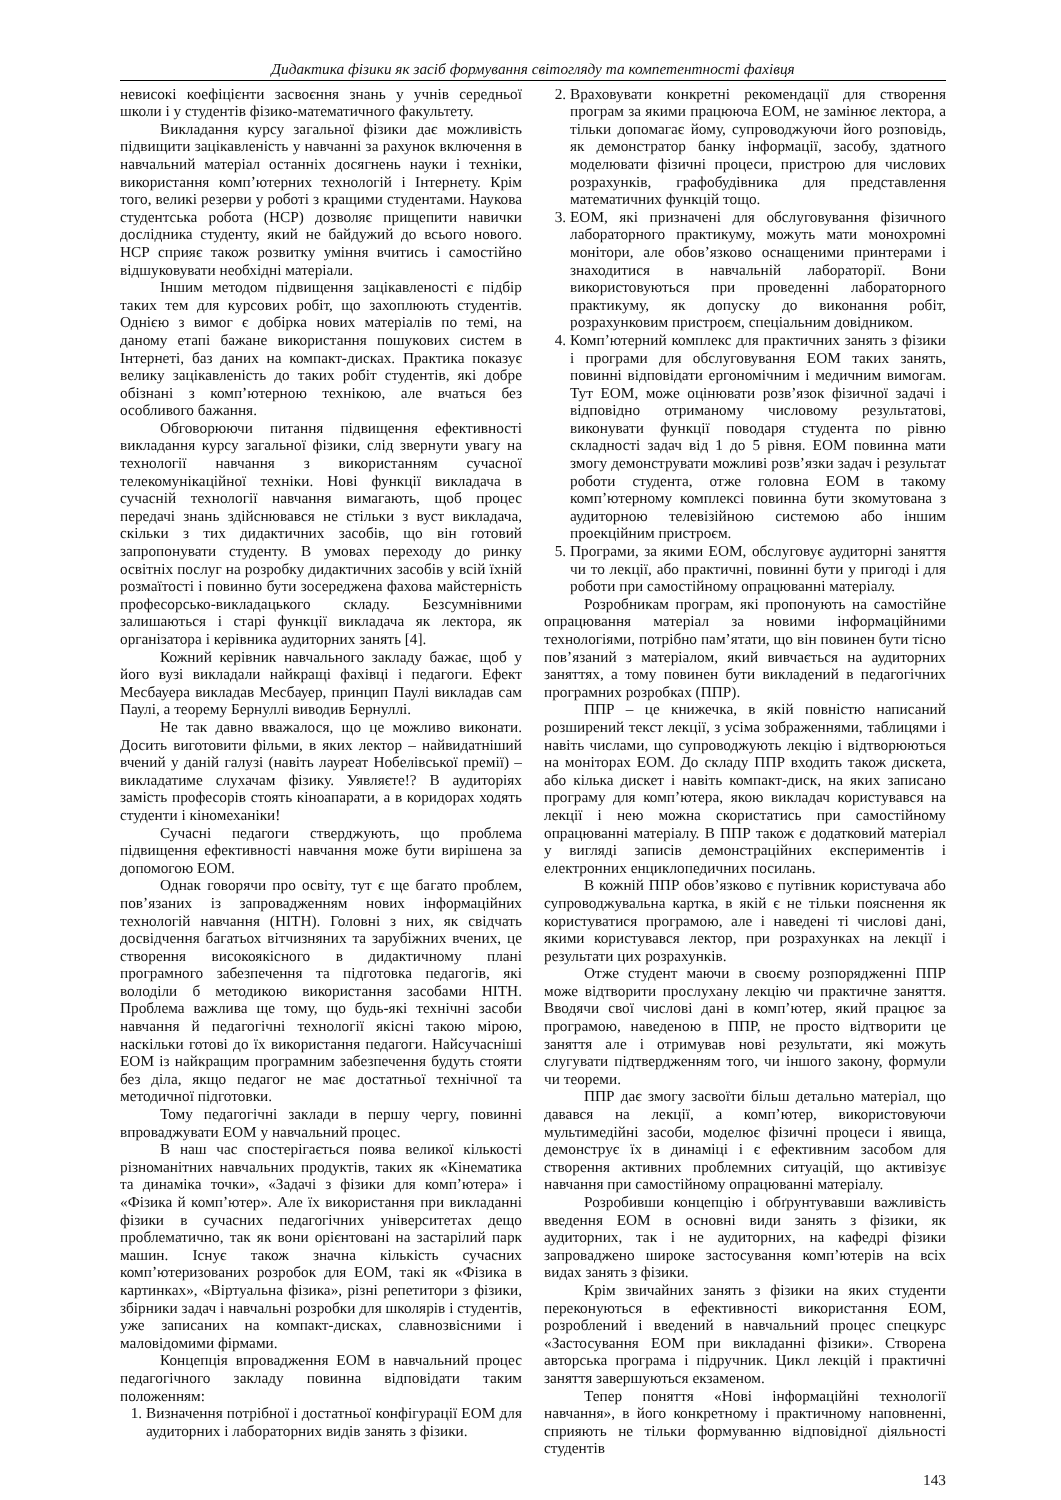Дидактика фізики як засіб формування світогляду та компетентності фахівця
невисокі коефіцієнти засвоєння знань у учнів середньої школи і у студентів фізико-математичного факультету.
Викладання курсу загальної фізики дає можливість підвищити зацікавленість у навчанні за рахунок включення в навчальний матеріал останніх досягнень науки і техніки, використання комп’ютерних технологій і Інтернету. Крім того, великі резерви у роботі з кращими студентами. Наукова студентська робота (НСР) дозволяє прищепити навички дослідника студенту, який не байдужий до всього нового. НСР сприяє також розвитку уміння вчитись і самостійно відшуковувати необхідні матеріали.
Іншим методом підвищення зацікавленості є підбір таких тем для курсових робіт, що захоплюють студентів. Однією з вимог є добірка нових матеріалів по темі, на даному етапі бажане використання пошукових систем в Інтернеті, баз даних на компакт-дисках. Практика показує велику зацікавленість до таких робіт студентів, які добре обізнані з комп’ютерною технікою, але вчаться без особливого бажання.
Обговорюючи питання підвищення ефективності викладання курсу загальної фізики, слід звернути увагу на технології навчання з використанням сучасної телекомунікаційної техніки. Нові функції викладача в сучасній технології навчання вимагають, щоб процес передачі знань здійснювався не стільки з вуст викладача, скільки з тих дидактичних засобів, що він готовий запропонувати студенту. В умовах переходу до ринку освітніх послуг на розробку дидактичних засобів у всій їхній розмаїтості і повинно бути зосереджена фахова майстерність професорсько-викладацького складу. Безсумнівними залишаються і старі функції викладача як лектора, як організатора і керівника аудиторних занять [4].
Кожний керівник навчального закладу бажає, щоб у його вузі викладали найкращі фахівці і педагоги. Ефект Месбауера викладав Месбауер, принцип Паулі викладав сам Паулі, а теорему Бернуллі виводив Бернуллі.
Не так давно вважалося, що це можливо виконати. Досить виготовити фільми, в яких лектор – найвидатніший вчений у даній галузі (навіть лауреат Нобелівської премії) – викладатиме слухачам фізику. Уявляєте!? В аудиторіях замість професорів стоять кіноапарати, а в коридорах ходять студенти і кіномеханіки!
Сучасні педагоги стверджують, що проблема підвищення ефективності навчання може бути вирішена за допомогою ЕОМ.
Однак говорячи про освіту, тут є ще багато проблем, пов’язаних із запровадженням нових інформаційних технологій навчання (НІТН). Головні з них, як свідчать досвідчення багатьох вітчизняних та зарубіжних вчених, це створення високоякісного в дидактичному плані програмного забезпечення та підготовка педагогів, які володіли б методикою використання засобами НІТН. Проблема важлива ще тому, що будь-які технічні засоби навчання й педагогічні технології якісні такою мірою, наскільки готові до їх використання педагоги. Найсучасніші ЕОМ із найкращим програмним забезпечення будуть стояти без діла, якщо педагог не має достатньої технічної та методичної підготовки.
Тому педагогічні заклади в першу чергу, повинні впроваджувати ЕОМ у навчальний процес.
В наш час спостерігається поява великої кількості різноманітних навчальних продуктів, таких як «Кінематика та динаміка точки», «Задачі з фізики для комп’ютера» і «Фізика й комп’ютер». Але їх використання при викладанні фізики в сучасних педагогічних університетах дещо проблематично, так як вони орієнтовані на застарілий парк машин. Існує також значна кількість сучасних комп’ютеризованих розробок для ЕОМ, такі як «Фізика в картинках», «Віртуальна фізика», різні репетитори з фізики, збірники задач і навчальні розробки для школярів і студентів, уже записаних на компакт-дисках, славнозвісними і маловідомими фірмами.
Концепція впровадження ЕОМ в навчальний процес педагогічного закладу повинна відповідати таким положенням:
1. Визначення потрібної і достатньої конфігурації ЕОМ для аудиторних і лабораторних видів занять з фізики.
2. Враховувати конкретні рекомендації для створення програм за якими працююча ЕОМ, не замінює лектора, а тільки допомагає йому, супроводжуючи його розповідь, як демонстратор банку інформації, засобу, здатного моделювати фізичні процеси, пристрою для числових розрахунків, графобудівника для представлення математичних функцій тощо.
3. ЕОМ, які призначені для обслуговування фізичного лабораторного практикуму, можуть мати монохромні монітори, але обов’язково оснащеними принтерами і знаходитися в навчальній лабораторії. Вони використовуються при проведенні лабораторного практикуму, як допуску до виконання робіт, розрахунковим пристроєм, спеціальним довідником.
4. Комп’ютерний комплекс для практичних занять з фізики і програми для обслуговування ЕОМ таких занять, повинні відповідати ергономічним і медичним вимогам. Тут ЕОМ, може оцінювати розв’язок фізичної задачі і відповідно отриманому числовому результатові, виконувати функції поводаря студента по рівню складності задач від 1 до 5 рівня. ЕОМ повинна мати змогу демонструвати можливі розв’язки задач і результат роботи студента, отже головна ЕОМ в такому комп’ютерному комплексі повинна бути зкомутована з аудиторною телевізійною системою або іншим проекційним пристроєм.
5. Програми, за якими ЕОМ, обслуговує аудиторні заняття чи то лекції, або практичні, повинні бути у пригоді і для роботи при самостійному опрацюванні матеріалу.
Розробникам програм, які пропонують на самостійне опрацювання матеріал за новими інформаційними технологіями, потрібно пам’ятати, що він повинен бути тісно пов’язаний з матеріалом, який вивчається на аудиторних заняттях, а тому повинен бути викладений в педагогічних програмних розробках (ППР).
ППР – це книжечка, в якій повністю написаний розширений текст лекції, з усіма зображеннями, таблицями і навіть числами, що супроводжують лекцію і відтворюються на моніторах ЕОМ. До складу ППР входить також дискета, або кілька дискет і навіть компакт-диск, на яких записано програму для комп’ютера, якою викладач користувався на лекції і нею можна скористатись при самостійному опрацюванні матеріалу. В ППР також є додатковий матеріал у вигляді записів демонстраційних експериментів і електронних енциклопедичних посилань.
В кожній ППР обов’язково є путівник користувача або супроводжувальна картка, в якій є не тільки пояснення як користуватися програмою, але і наведені ті числові дані, якими користувався лектор, при розрахунках на лекції і результати цих розрахунків.
Отже студент маючи в своєму розпорядженні ППР може відтворити прослухану лекцію чи практичне заняття. Вводячи свої числові дані в комп’ютер, який працює за програмою, наведеною в ППР, не просто відтворити це заняття але і отримував нові результати, які можуть слугувати підтвердженням того, чи іншого закону, формули чи теореми.
ППР дає змогу засвоїти більш детально матеріал, що давався на лекції, а комп’ютер, використовуючи мультимедійні засоби, моделює фізичні процеси і явища, демонструє їх в динаміці і є ефективним засобом для створення активних проблемних ситуацій, що активізує навчання при самостійному опрацюванні матеріалу.
Розробивши концепцію і обґрунтувавши важливість введення ЕОМ в основні види занять з фізики, як аудиторних, так і не аудиторних, на кафедрі фізики запроваджено широке застосування комп’ютерів на всіх видах занять з фізики.
Крім звичайних занять з фізики на яких студенти переконуються в ефективності використання ЕОМ, розроблений і введений в навчальний процес спецкурс «Застосування ЕОМ при викладанні фізики». Створена авторська програма і підручник. Цикл лекцій і практичні заняття завершуються екзаменом.
Тепер поняття «Нові інформаційні технології навчання», в його конкретному і практичному наповненні, сприяють не тільки формуванню відповідної діяльності студентів
143